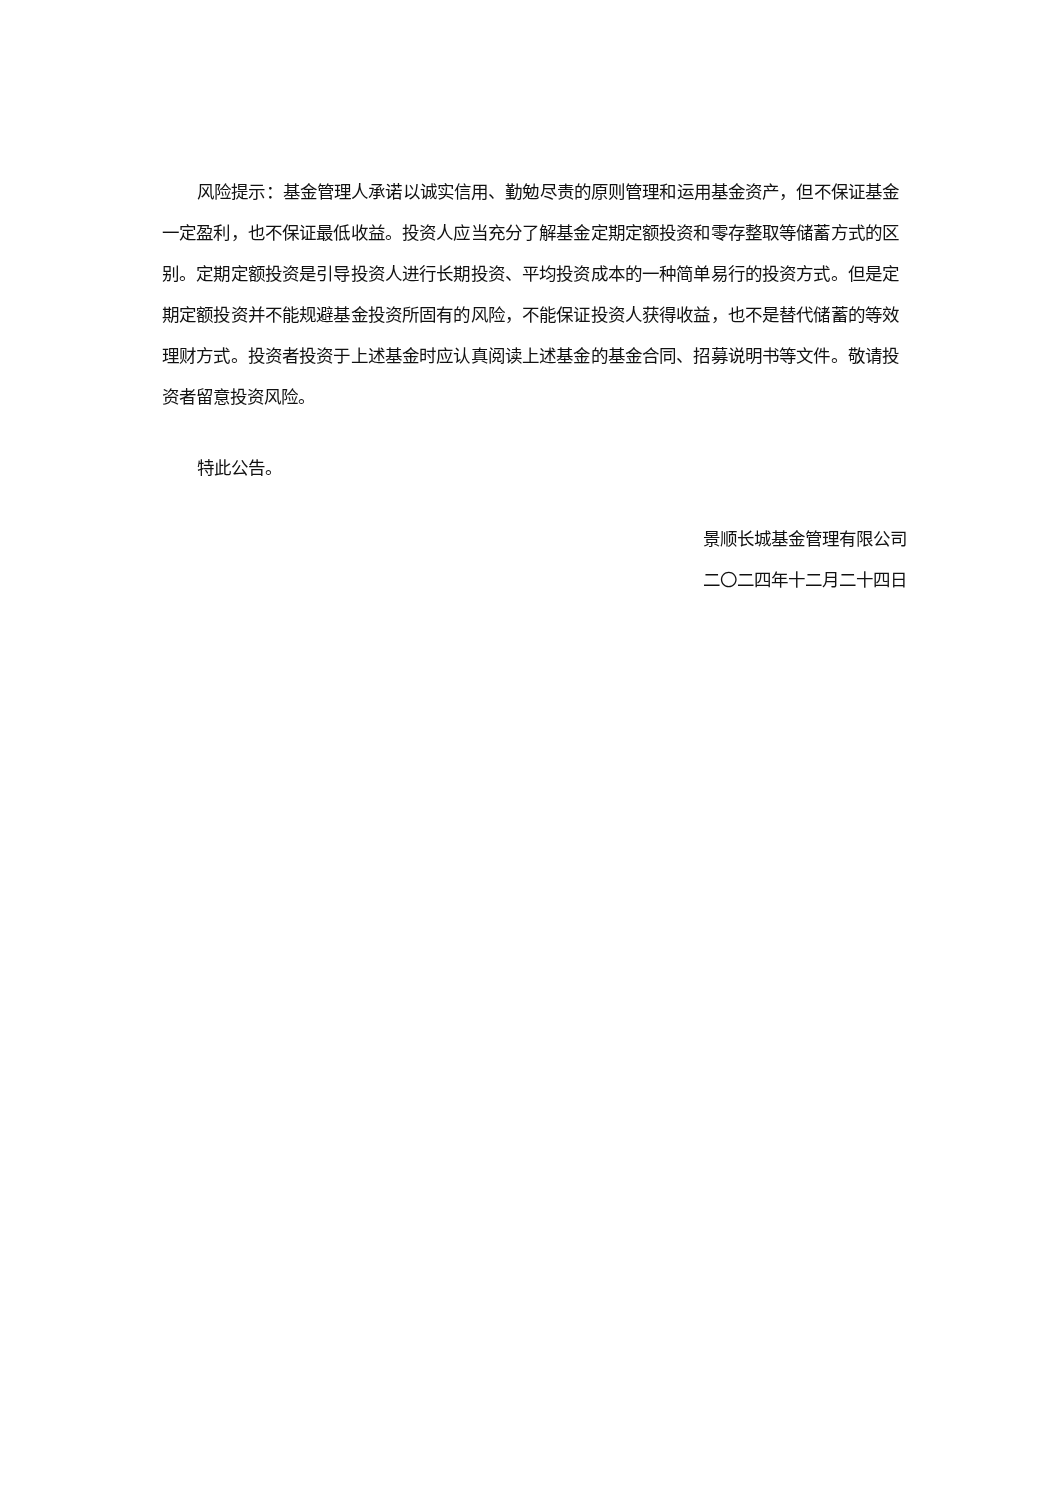风险提示：基金管理人承诺以诚实信用、勤勉尽责的原则管理和运用基金资产，但不保证基金一定盈利，也不保证最低收益。投资人应当充分了解基金定期定额投资和零存整取等储蓄方式的区别。定期定额投资是引导投资人进行长期投资、平均投资成本的一种简单易行的投资方式。但是定期定额投资并不能规避基金投资所固有的风险，不能保证投资人获得收益，也不是替代储蓄的等效理财方式。投资者投资于上述基金时应认真阅读上述基金的基金合同、招募说明书等文件。敬请投资者留意投资风险。
特此公告。
景顺长城基金管理有限公司
二〇二四年十二月二十四日